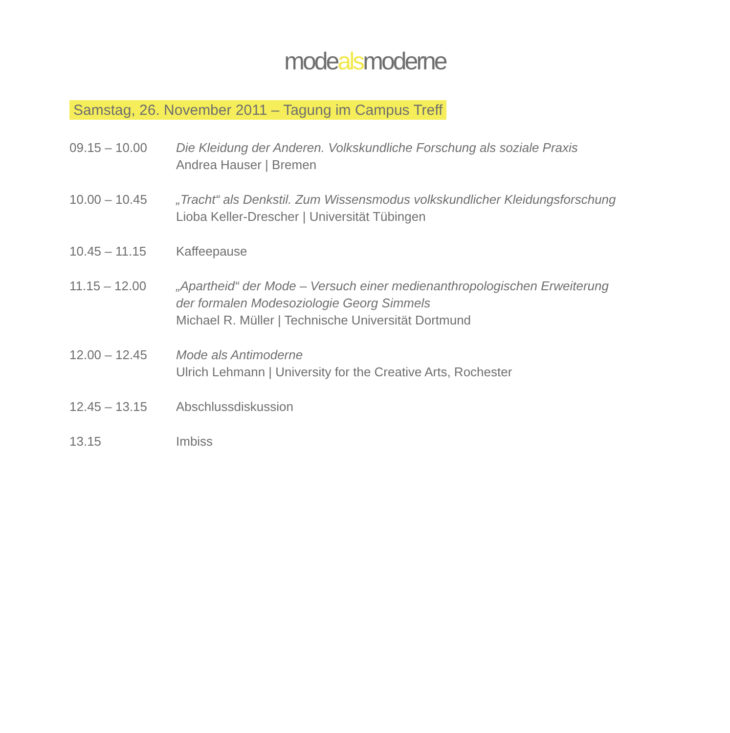modealsmoderne
Samstag, 26. November 2011 – Tagung im Campus Treff
| 09.15 – 10.00 | Die Kleidung der Anderen. Volkskundliche Forschung als soziale Praxis Andrea Hauser / Bremen |
| 10.00 – 10.45 | „Tracht“ als Denkstil. Zum Wissensmodus volkskundlicher Kleidungsforschung Lioba Keller-Drescher / Universität Tübingen |
| 10.45 – 11.15 | Kaffeepause |
| 11.15 – 12.00 | „Apartheid“ der Mode – Versuch einer medienanthropologischen Erweiterung der formalen Modesoziologie Georg Simmels Michael R. Müller / Technische Universität Dortmund |
| 12.00 – 12.45 | Mode als Antimoderne Ulrich Lehmann / University for the Creative Arts, Rochester |
| 12.45 – 13.15 | Abschlussdiskussion |
| 13.15 | Imbiss |